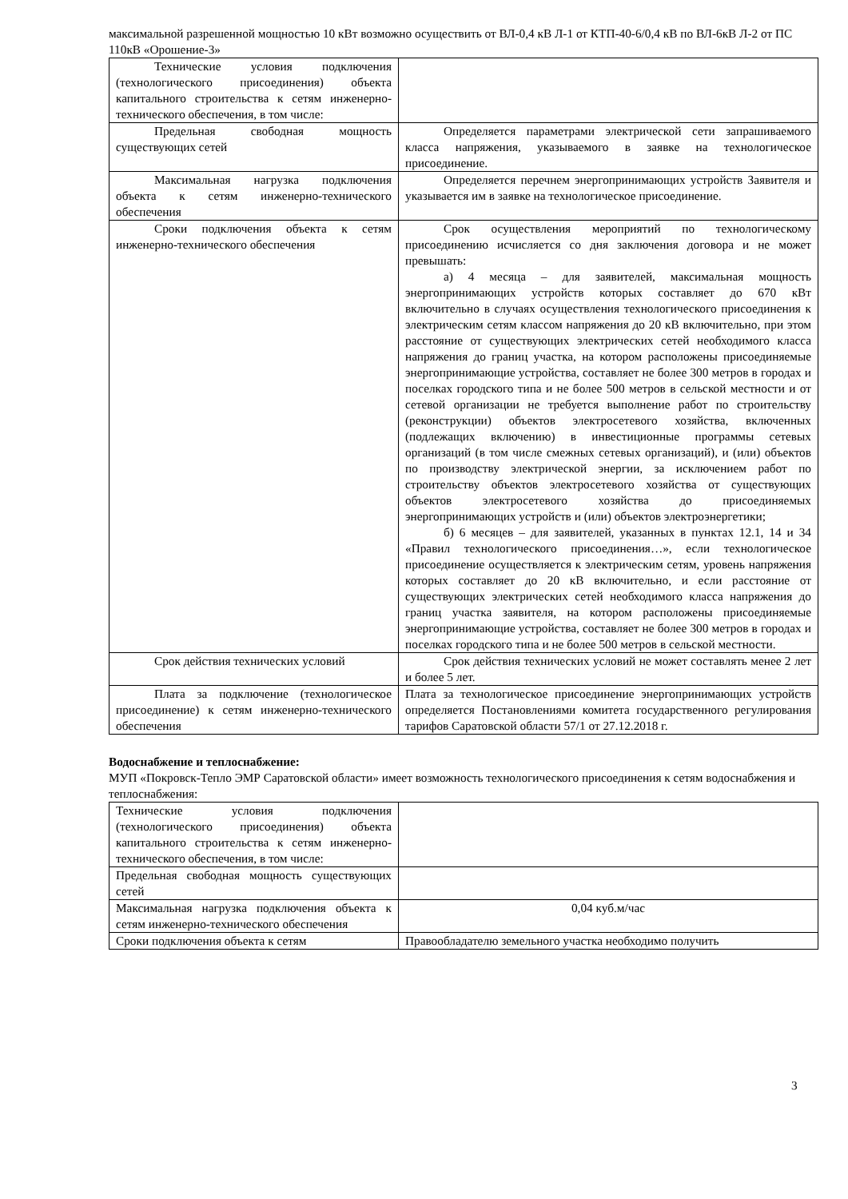максимальной разрешенной мощностью 10 кВт возможно осуществить от ВЛ-0,4 кВ Л-1 от КТП-40-6/0,4 кВ по ВЛ-6кВ Л-2 от ПС 110кВ «Орошение-3»
| Технические условия подключения (технологического присоединения) объекта капитального строительства к сетям инженерно-технического обеспечения, в том числе: | |
| Предельная свободная мощность существующих сетей | Определяется параметрами электрической сети запрашиваемого класса напряжения, указываемого в заявке на технологическое присоединение. |
| Максимальная нагрузка подключения объекта к сетям инженерно-технического обеспечения | Определяется перечнем энергопринимающих устройств Заявителя и указывается им в заявке на технологическое присоединение. |
| Сроки подключения объекта к сетям инженерно-технического обеспечения | Срок осуществления мероприятий по технологическому присоединению исчисляется со дня заключения договора и не может превышать: а) 4 месяца – для заявителей, максимальная мощность энергопринимающих устройств которых составляет до 670 кВт включительно в случаях осуществления технологического присоединения к электрическим сетям классом напряжения до 20 кВ включительно, при этом расстояние от существующих электрических сетей необходимого класса напряжения до границ участка, на котором расположены присоединяемые энергопринимающие устройства, составляет не более 300 метров в городах и поселках городского типа и не более 500 метров в сельской местности и от сетевой организации не требуется выполнение работ по строительству (реконструкции) объектов электросетевого хозяйства, включенных (подлежащих включению) в инвестиционные программы сетевых организаций (в том числе смежных сетевых организаций), и (или) объектов по производству электрической энергии, за исключением работ по строительству объектов электросетевого хозяйства от существующих объектов электросетевого хозяйства до присоединяемых энергопринимающих устройств и (или) объектов электроэнергетики; б) 6 месяцев – для заявителей, указанных в пунктах 12.1, 14 и 34 «Правил технологического присоединения…», если технологическое присоединение осуществляется к электрическим сетям, уровень напряжения которых составляет до 20 кВ включительно, и если расстояние от существующих электрических сетей необходимого класса напряжения до границ участка заявителя, на котором расположены присоединяемые энергопринимающие устройства, составляет не более 300 метров в городах и поселках городского типа и не более 500 метров в сельской местности. |
| Срок действия технических условий | Срок действия технических условий не может составлять менее 2 лет и более 5 лет. |
| Плата за подключение (технологическое присоединение) к сетям инженерно-технического обеспечения | Плата за технологическое присоединение энергопринимающих устройств определяется Постановлениями комитета государственного регулирования тарифов Саратовской области 57/1 от 27.12.2018 г. |
Водоснабжение и теплоснабжение:
МУП «Покровск-Тепло ЭМР Саратовской области» имеет возможность технологического присоединения к сетям водоснабжения и теплоснабжения:
| Технические условия подключения (технологического присоединения) объекта капитального строительства к сетям инженерно-технического обеспечения, в том числе: | |
| Предельная свободная мощность существующих сетей | |
| Максимальная нагрузка подключения объекта к сетям инженерно-технического обеспечения | 0,04 куб.м/час |
| Сроки подключения объекта к сетям | Правообладателю земельного участка необходимо получить |
3